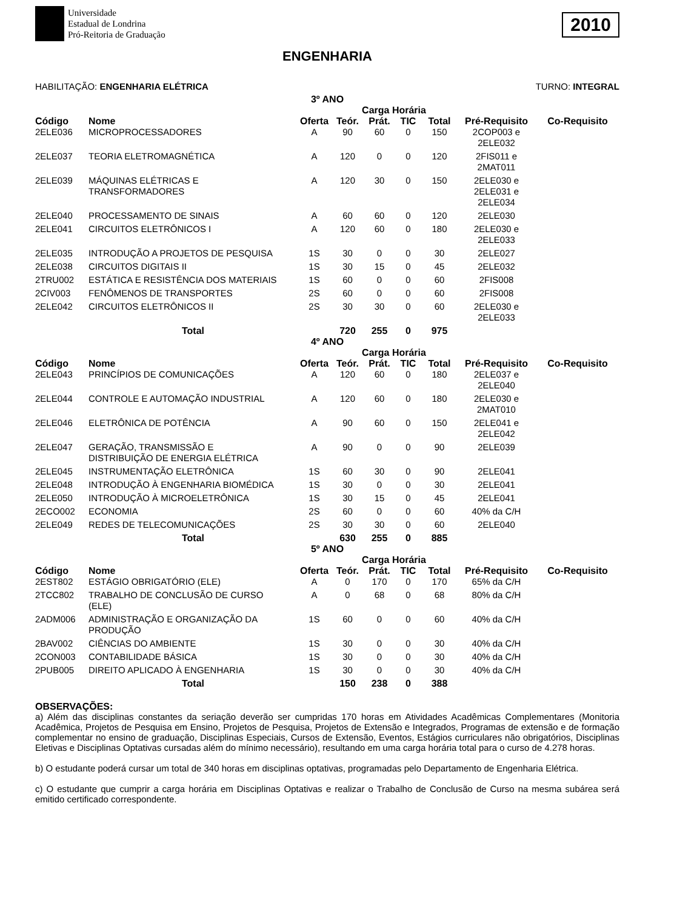Universidade
Estadual de Londrina
Pró-Reitoria de Graduação
2010
ENGENHARIA
HABILITAÇÃO: ENGENHARIA ELÉTRICA TURNO: INTEGRAL
| 3º ANO | | | | | | | | |
| --- | --- | --- | --- | --- | --- | --- | --- | --- |
| | | | Carga Horária | | | | | |
| Código | Nome | Oferta | Teór. | Prát. | TIC | Total | Pré-Requisito | Co-Requisito |
| 2ELE036 | MICROPROCESSADORES | A | 90 | 60 | 0 | 150 | 2COP003 e 2ELE032 | |
| 2ELE037 | TEORIA ELETROMAGNÉTICA | A | 120 | 0 | 0 | 120 | 2FIS011 e 2MAT011 | |
| 2ELE039 | MÁQUINAS ELÉTRICAS E TRANSFORMADORES | A | 120 | 30 | 0 | 150 | 2ELE030 e 2ELE031 e 2ELE034 | |
| 2ELE040 | PROCESSAMENTO DE SINAIS | A | 60 | 60 | 0 | 120 | 2ELE030 | |
| 2ELE041 | CIRCUITOS ELETRÔNICOS I | A | 120 | 60 | 0 | 180 | 2ELE030 e 2ELE033 | |
| 2ELE035 | INTRODUÇÃO A PROJETOS DE PESQUISA | 1S | 30 | 0 | 0 | 30 | 2ELE027 | |
| 2ELE038 | CIRCUITOS DIGITAIS II | 1S | 30 | 15 | 0 | 45 | 2ELE032 | |
| 2TRU002 | ESTÁTICA E RESISTÊNCIA DOS MATERIAIS | 1S | 60 | 0 | 0 | 60 | 2FIS008 | |
| 2CIV003 | FENÔMENOS DE TRANSPORTES | 2S | 60 | 0 | 0 | 60 | 2FIS008 | |
| 2ELE042 | CIRCUITOS ELETRÔNICOS II | 2S | 30 | 30 | 0 | 60 | 2ELE030 e 2ELE033 | |
| | Total | | 720 | 255 | 0 | 975 | | |
| 4º ANO | | | | | | | | |
| | | | Carga Horária | | | | | |
| Código | Nome | Oferta | Teór. | Prát. | TIC | Total | Pré-Requisito | Co-Requisito |
| 2ELE043 | PRINCÍPIOS DE COMUNICAÇÕES | A | 120 | 60 | 0 | 180 | 2ELE037 e 2ELE040 | |
| 2ELE044 | CONTROLE E AUTOMAÇÃO INDUSTRIAL | A | 120 | 60 | 0 | 180 | 2ELE030 e 2MAT010 | |
| 2ELE046 | ELETRÔNICA DE POTÊNCIA | A | 90 | 60 | 0 | 150 | 2ELE041 e 2ELE042 | |
| 2ELE047 | GERAÇÃO, TRANSMISSÃO E DISTRIBUIÇÃO DE ENERGIA ELÉTRICA | A | 90 | 0 | 0 | 90 | 2ELE039 | |
| 2ELE045 | INSTRUMENTAÇÃO ELETRÔNICA | 1S | 60 | 30 | 0 | 90 | 2ELE041 | |
| 2ELE048 | INTRODUÇÃO À ENGENHARIA BIOMÉDICA | 1S | 30 | 0 | 0 | 30 | 2ELE041 | |
| 2ELE050 | INTRODUÇÃO À MICROELETRÔNICA | 1S | 30 | 15 | 0 | 45 | 2ELE041 | |
| 2ECO002 | ECONOMIA | 2S | 60 | 0 | 0 | 60 | 40% da C/H | |
| 2ELE049 | REDES DE TELECOMUNICAÇÕES | 2S | 30 | 30 | 0 | 60 | 2ELE040 | |
| | Total | | 630 | 255 | 0 | 885 | | |
| 5º ANO | | | | | | | | |
| | | | Carga Horária | | | | | |
| Código | Nome | Oferta | Teór. | Prát. | TIC | Total | Pré-Requisito | Co-Requisito |
| 2EST802 | ESTÁGIO OBRIGATÓRIO (ELE) | A | 0 | 170 | 0 | 170 | 65% da C/H | |
| 2TCC802 | TRABALHO DE CONCLUSÃO DE CURSO (ELE) | A | 0 | 68 | 0 | 68 | 80% da C/H | |
| 2ADM006 | ADMINISTRAÇÃO E ORGANIZAÇÃO DA PRODUÇÃO | 1S | 60 | 0 | 0 | 60 | 40% da C/H | |
| 2BAV002 | CIÊNCIAS DO AMBIENTE | 1S | 30 | 0 | 0 | 30 | 40% da C/H | |
| 2CON003 | CONTABILIDADE BÁSICA | 1S | 30 | 0 | 0 | 30 | 40% da C/H | |
| 2PUB005 | DIREITO APLICADO À ENGENHARIA | 1S | 30 | 0 | 0 | 30 | 40% da C/H | |
| | Total | | 150 | 238 | 0 | 388 | | |
OBSERVAÇÕES:
a) Além das disciplinas constantes da seriação deverão ser cumpridas 170 horas em Atividades Acadêmicas Complementares (Monitoria Acadêmica, Projetos de Pesquisa em Ensino, Projetos de Pesquisa, Projetos de Extensão e Integrados, Programas de extensão e de formação complementar no ensino de graduação, Disciplinas Especiais, Cursos de Extensão, Eventos, Estágios curriculares não obrigatórios, Disciplinas Eletivas e Disciplinas Optativas cursadas além do mínimo necessário), resultando em uma carga horária total para o curso de 4.278 horas.
b) O estudante poderá cursar um total de 340 horas em disciplinas optativas, programadas pelo Departamento de Engenharia Elétrica.
c) O estudante que cumprir a carga horária em Disciplinas Optativas e realizar o Trabalho de Conclusão de Curso na mesma subárea será emitido certificado correspondente.